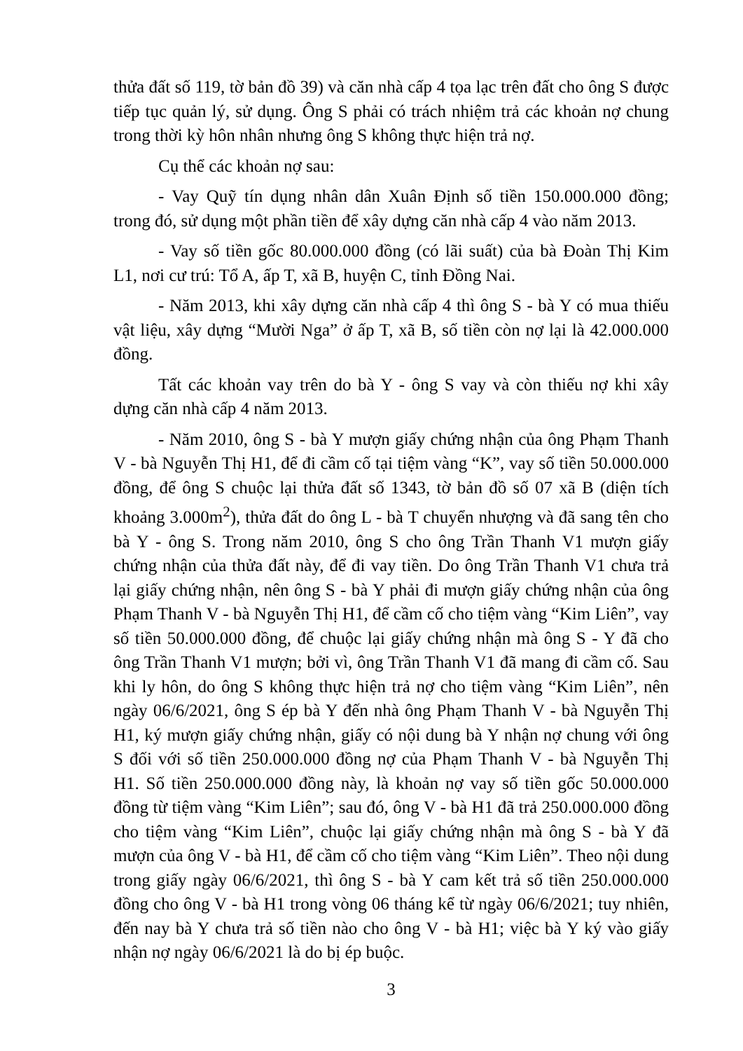thửa đất số 119, tờ bản đồ 39) và căn nhà cấp 4 tọa lạc trên đất cho ông S được tiếp tục quản lý, sử dụng. Ông S phải có trách nhiệm trả các khoản nợ chung trong thời kỳ hôn nhân nhưng ông S không thực hiện trả nợ.
Cụ thể các khoản nợ sau:
- Vay Quỹ tín dụng nhân dân Xuân Định số tiền 150.000.000 đồng; trong đó, sử dụng một phần tiền để xây dựng căn nhà cấp 4 vào năm 2013.
- Vay số tiền gốc 80.000.000 đồng (có lãi suất) của bà Đoàn Thị Kim L1, nơi cư trú: Tổ A, ấp T, xã B, huyện C, tỉnh Đồng Nai.
- Năm 2013, khi xây dựng căn nhà cấp 4 thì ông S - bà Y có mua thiếu vật liệu, xây dựng “Mười Nga” ở ấp T, xã B, số tiền còn nợ lại là 42.000.000 đồng.
Tất các khoản vay trên do bà Y - ông S vay và còn thiếu nợ khi xây dựng căn nhà cấp 4 năm 2013.
- Năm 2010, ông S - bà Y mượn giấy chứng nhận của ông Phạm Thanh V - bà Nguyễn Thị H1, để đi cầm cố tại tiệm vàng “K”, vay số tiền 50.000.000 đồng, để ông S chuộc lại thửa đất số 1343, tờ bản đồ số 07 xã B (diện tích khoảng 3.000m<sup>2</sup>), thửa đất do ông L - bà T chuyển nhượng và đã sang tên cho bà Y - ông S. Trong năm 2010, ông S cho ông Trần Thanh V1 mượn giấy chứng nhận của thửa đất này, để đi vay tiền. Do ông Trần Thanh V1 chưa trả lại giấy chứng nhận, nên ông S - bà Y phải đi mượn giấy chứng nhận của ông Phạm Thanh V - bà Nguyễn Thị H1, để cầm cố cho tiệm vàng “Kim Liên”, vay số tiền 50.000.000 đồng, để chuộc lại giấy chứng nhận mà ông S - Y đã cho ông Trần Thanh V1 mượn; bởi vì, ông Trần Thanh V1 đã mang đi cầm cố. Sau khi ly hôn, do ông S không thực hiện trả nợ cho tiệm vàng “Kim Liên”, nên ngày 06/6/2021, ông S ép bà Y đến nhà ông Phạm Thanh V - bà Nguyễn Thị H1, ký mượn giấy chứng nhận, giấy có nội dung bà Y nhận nợ chung với ông S đối với số tiền 250.000.000 đồng nợ của Phạm Thanh V - bà Nguyễn Thị H1. Số tiền 250.000.000 đồng này, là khoản nợ vay số tiền gốc 50.000.000 đồng từ tiệm vàng “Kim Liên”; sau đó, ông V - bà H1 đã trả 250.000.000 đồng cho tiệm vàng “Kim Liên”, chuộc lại giấy chứng nhận mà ông S - bà Y đã mượn của ông V - bà H1, để cầm cố cho tiệm vàng “Kim Liên”. Theo nội dung trong giấy ngày 06/6/2021, thì ông S - bà Y cam kết trả số tiền 250.000.000 đồng cho ông V - bà H1 trong vòng 06 tháng kể từ ngày 06/6/2021; tuy nhiên, đến nay bà Y chưa trả số tiền nào cho ông V - bà H1; việc bà Y ký vào giấy nhận nợ ngày 06/6/2021 là do bị ép buộc.
3